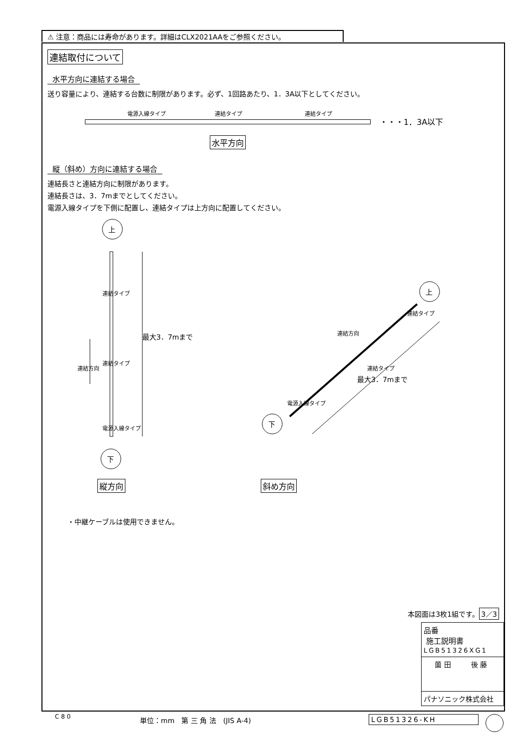⚠ 注意：商品には寿命があります。詳細はCLX2021AAをご参照ください。
連結取付について
水平方向に連結する場合
送り容量により、連結する台数に制限があります。必ず、1回路あたり、1．3A以下としてください。
電源入線タイプ 連結タイプ 連結タイプ
・・・1．3A以下
水平方向
縦（斜め）方向に連結する場合
連結長さと連結方向に制限があります。
連結長さは、3．7mまでとしてください。
電源入線タイプを下側に配置し、連結タイプは上方向に配置してください。
上
下
上
下
最大3．7mまで
連結タイプ
連結タイプ
電源入線タイプ
連結方向
連結方向
連結タイプ
連結タイプ
電源入線タイプ
最大3．7mまで
縦方向 斜め方向
・中継ケーブルは使用できません。
本図面は3枚1組です。 3／3
品番
施工説明書
LGB51326XG1
薗 田 後 藤
パナソニック株式会社
C 8 0 単位：mm　第 三 角 法　(JIS A-4) LGB51326-KH